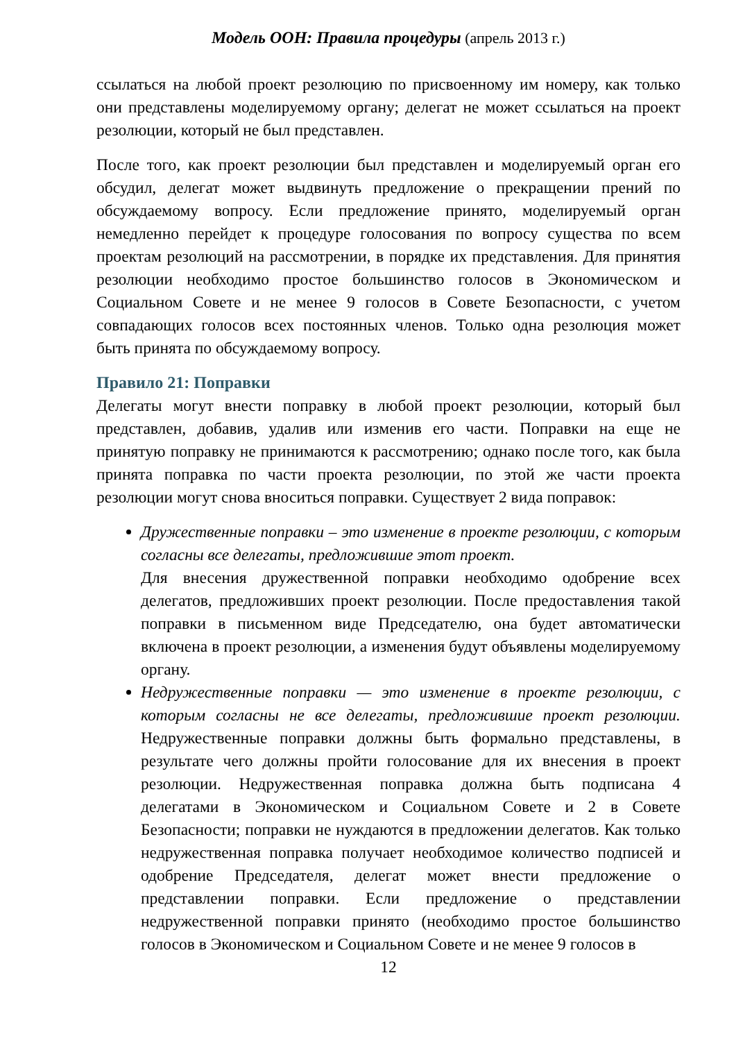Модель ООН: Правила процедуры (апрель 2013 г.)
ссылаться на любой проект резолюцию по присвоенному им номеру, как только они представлены моделируемому органу; делегат не может ссылаться на проект резолюции, который не был представлен.
После того, как проект резолюции был представлен и моделируемый орган его обсудил, делегат может выдвинуть предложение о прекращении прений по обсуждаемому вопросу. Если предложение принято, моделируемый орган немедленно перейдет к процедуре голосования по вопросу существа по всем проектам резолюций на рассмотрении, в порядке их представления. Для принятия резолюции необходимо простое большинство голосов в Экономическом и Социальном Совете и не менее 9 голосов в Совете Безопасности, с учетом совпадающих голосов всех постоянных членов. Только одна резолюция может быть принята по обсуждаемому вопросу.
Правило 21: Поправки
Делегаты могут внести поправку в любой проект резолюции, который был представлен, добавив, удалив или изменив его части. Поправки на еще не принятую поправку не принимаются к рассмотрению; однако после того, как была принята поправка по части проекта резолюции, по этой же части проекта резолюции могут снова вноситься поправки. Существует 2 вида поправок:
Дружественные поправки – это изменение в проекте резолюции, с которым согласны все делегаты, предложившие этот проект.
Для внесения дружественной поправки необходимо одобрение всех делегатов, предложивших проект резолюции. После предоставления такой поправки в письменном виде Председателю, она будет автоматически включена в проект резолюции, а изменения будут объявлены моделируемому органу.
Недружественные поправки — это изменение в проекте резолюции, с которым согласны не все делегаты, предложившие проект резолюции. Недружественные поправки должны быть формально представлены, в результате чего должны пройти голосование для их внесения в проект резолюции. Недружественная поправка должна быть подписана 4 делегатами в Экономическом и Социальном Совете и 2 в Совете Безопасности; поправки не нуждаются в предложении делегатов. Как только недружественная поправка получает необходимое количество подписей и одобрение Председателя, делегат может внести предложение о представлении поправки. Если предложение о представлении недружественной поправки принято (необходимо простое большинство голосов в Экономическом и Социальном Совете и не менее 9 голосов в
12